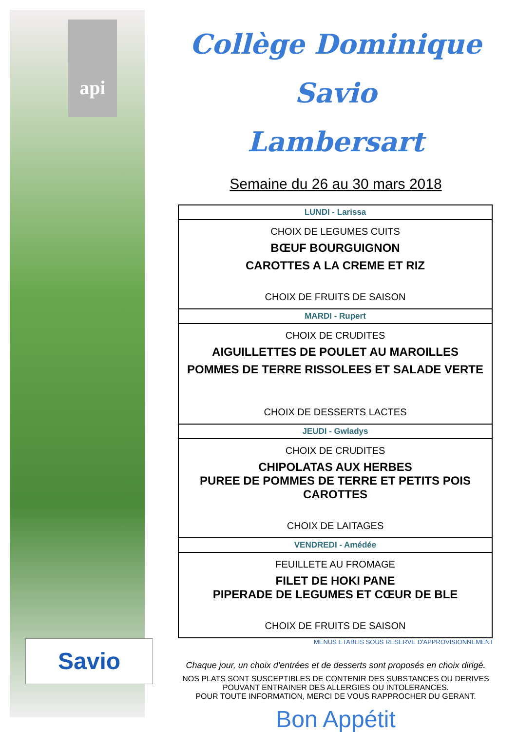api
Savio
Collège Dominique Savio
Lambersart
Semaine du 26 au 30 mars 2018
| LUNDI - Larissa |
| CHOIX DE LEGUMES CUITS BŒUF BOURGUIGNON CAROTTES A LA CREME ET RIZ CHOIX DE FRUITS DE SAISON |
| MARDI - Rupert |
| CHOIX DE CRUDITES AIGUILLETTES DE POULET AU MAROILLES POMMES DE TERRE RISSOLEES ET SALADE VERTE CHOIX DE DESSERTS LACTES |
| JEUDI - Gwladys |
| CHOIX DE CRUDITES CHIPOLATAS AUX HERBES PUREE DE POMMES DE TERRE ET PETITS POIS CAROTTES CHOIX DE LAITAGES |
| VENDREDI - Amédée |
| FEUILLETE AU FROMAGE FILET DE HOKI PANE PIPERADE DE LEGUMES ET CŒUR DE BLE CHOIX DE FRUITS DE SAISON |
MENUS ETABLIS SOUS RESERVE D'APPROVISIONNEMENT
Chaque jour, un choix d'entrées et de desserts sont proposés en choix dirigé.
NOS PLATS SONT SUSCEPTIBLES DE CONTENIR DES SUBSTANCES OU DERIVES POUVANT ENTRAINER DES ALLERGIES OU INTOLERANCES.
POUR TOUTE INFORMATION, MERCI DE VOUS RAPPROCHER DU GERANT.
Bon Appétit